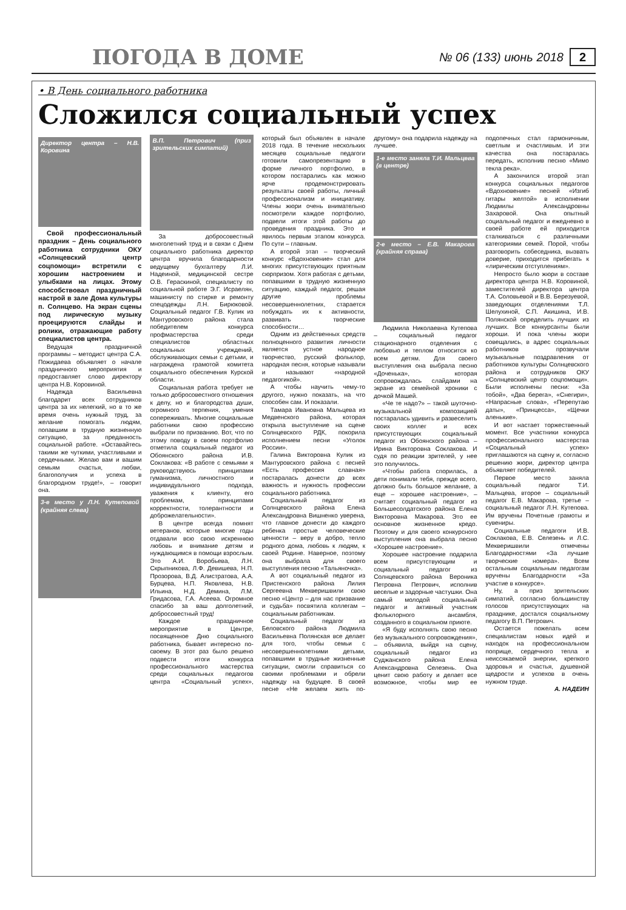ПОГОДА В ДОМЕ № 06 (133) июнь 2018 2
• В День социального работника
Сложился социальный успех
Директор центра – Н.В. Коровина
Свой профессиональный праздник – День социального работника сотрудники ОКУ «Солнцевский центр соцпомощи» встретили с хорошим настроением и улыбками на лицах. Этому способствовал праздничный настрой в зале Дома культуры п. Солнцево. На экран сцены под лирическую музыку проецируются слайды и ролики, отражающие работу специалистов центра.
Ведущая праздничной программы – методист центра С.А. Пожидаева объявляет о начале праздничного мероприятия и предоставляет слово директору центра Н.В. Коровиной.
Надежда Васильевна благодарит всех сотрудников центра за их нелегкий, но в то же время очень нужный труд, за желание помогать людям, попавшим в трудную жизненную ситуацию, за преданность социальной работе. «Оставайтесь такими же чуткими, участливыми и сердечными. Желаю вам и вашим семьям счастья, любви, благополучия и успеха в благородном труде!», – говорит она.
3-е место у Л.Н. Кутеповой (крайняя слева)
В.П. Петрович (приз зрительских симпатий)
За добросовестный многолетний труд и в связи с Днем социального работника директор центра вручила благодарности ведущему бухгалтеру Л.И. Надеиной, медицинской сестре О.В. Гераскиной, специалисту по социальной работе Э.Г. Исраелян, машинисту по стирке и ремонту спецодежды Л.Н. Бирюковой. Социальный педагог Г.В. Кулик из Мантуровского района стала победителем конкурса профмастерства среди специалистов областных социальных учреждений, обслуживающих семьи с детьми, и награждена грамотой комитета социального обеспечения Курской области.
Социальная работа требует не только добросовестного отношения к делу, но и благородства души, огромного терпения, умения сопереживать. Многие социальные работники свою профессию выбрали по призванию. Вот, что по этому поводу в своем портфолио отметила социальный педагог из Обоянского района И.В. Соклакова: «В работе с семьями я руководствуюсь принципами гуманизма, личностного и индивидуального подхода, уважения к клиенту, его проблемам, принципами корректности, толерантности и доброжелательности».
В центре всегда помнят ветеранов, которые многие годы отдавали всю свою искреннюю любовь и внимание детям и нуждающимся в помощи взрослым. Это А.И. Воробьева, Л.Н. Скрыпникова, Л.Ф. Девишева, Н.П. Прозорова, В.Д. Алистратова, А.А. Бурцева, Н.П. Яковлева, Н.В. Ильина, Н.Д. Демина, Л.М. Гридасова, Г.А. Асеева. Огромное спасибо за ваш долголетний, добросовестный труд!
Каждое праздничное мероприятие в Центре, посвященное Дню социального работника, бывает интересно по-своему. В этот раз было решено подвести итоги конкурса профессионального мастерства среди социальных педагогов центра «Социальный успех», который был объявлен в начале 2018 года. В течение нескольких месяцев социальные педагоги готовили самопрезентацию в форме личного портфолио, в котором постарались как можно ярче продемонстрировать результаты своей работы, личный профессионализм и инициативу. Члены жюри очень внимательно посмотрели каждое портфолио, подвели итоги этой работы до проведения праздника. Это и явилось первым этапом конкурса. По сути – главным.
А второй этап – творческий конкурс «Вдохновение» стал для многих присутствующих приятным сюрпризом. Хотя работая с детьми, попавшими в трудную жизненную ситуацию, каждый педагог, решая другие проблемы несовершеннолетних, старается побуждать их к активности, развивать творческие способности…
Одним из действенных средств полноценного развития личности является устное народное творчество, русский фольклор, народная песня, которые называли и называют «народной педагогикой».
А чтобы научить чему-то другого, нужно показать, на что способен сам. И показали.
Тамара Ивановна Мальцева из Медвенского района, которая открыла выступление на сцене Солнцевского РДК, покорила исполнением песни «Уголок России».
Галина Викторовна Кулик из Мантуровского района с песней «Есть профессия славная» постаралась донести до всех важность и нужность профессии социального работника.
Социальный педагог из Солнцевского района Елена Александровна Вишненко уверена, что главное донести до каждого ребенка простые человеческие ценности – веру в добро, тепло родного дома, любовь к людям, к своей Родине. Наверное, поэтому она выбрала для своего выступления песню «Тальяночка».
А вот социальный педагог из Пристенского района Лилия Сергеевна Мекверишвили свою песню «Центр – для нас призвание и судьба» посвятила коллегам – социальным работникам.
Социальный педагог из Беловского района Людмила Васильевна Полянская все делает для того, чтобы семьи с несовершеннолетними детьми, попавшими в трудные жизненные ситуации, смогли справиться со своими проблемами и обрели надежду на будущее. В своей песне «Не желаем жить по-другому» она подарила надежду на лучшее.
1-е место заняла Т.И. Мальцева (в центре)
2-е место – Е.В. Макарова (крайняя справа)
Людмила Николаевна Кутепова – социальный педагог стационарного отделения с любовью и теплом относится ко всем детям. Для своего выступления она выбрала песню «Доченька», которая сопровождалась слайдами на экране из семейной хроники с дочкой Машей.
«Че те надо?» – такой шуточно-музыкальной композицией постаралась удивить и развеселить своих коллег и всех присутствующих социальный педагог из Обоянского района – Ирина Викторовна Соклакова. И судя по реакции зрителей, у нее это получилось.
«Чтобы работа спорилась, а дети понимали тебя, прежде всего, должно быть большое желание, а еще – хорошее настроение», – считает социальный педагог из Большесолдатского района Елена Викторовна Макарова. Это ее основное жизненное кредо. Поэтому и для своего конкурсного выступления она выбрала песню «Хорошее настроение».
Хорошее настроение подарила всем присутствующим и социальный педагог из Солнцевского района Вероника Петровна Петрович, исполнив веселые и задорные частушки. Она самый молодой социальный педагог и активный участник фольклорного ансамбля, созданного в социальном приюте.
«Я буду исполнять свою песню без музыкального сопровождения», – объявила, выйдя на сцену, социальный педагог из Суджанского района Елена Александровна Селезень. Она ценит свою работу и делает все возможное, чтобы мир ее подопечных стал гармоничным, светлым и счастливым. И эти качества она постаралась передать, исполнив песню «Мимо текла река».
А закончился второй этап конкурса социальных педагогов «Вдохновение» песней «Изгиб гитары желтой» в исполнении Людмилы Александровны Захаровой. Она опытный социальный педагог и ежедневно в своей работе ей приходится сталкиваться с различными категориями семей. Порой, чтобы разговорить собеседника, вызвать доверие, приходится прибегать к «лирическим отступлениям».
Непросто было жюри в составе директора центра Н.В. Коровиной, заместителей директора центра Т.А. Соловьевой и В.В. Березуевой, заведующих отделениями Т.Л. Шелухиной, С.П. Акишина, И.В. Полянской определить лучших из лучших. Все конкурсанты были хороши. И пока члены жюри совещались, в адрес социальных работников прозвучали музыкальные поздравления от работников культуры Солнцевского района и сотрудников ОКУ «Солнцевский центр соцпомощи». Были исполнены песни: «За тобой», «Два берега», «Снегири», «Напрасные слова», «Перепутаю даты», «Принцесса», «Щечки аленькие».
И вот настает торжественный момент. Все участники конкурса профессионального мастерства «Социальный успех» приглашаются на сцену и, согласно решению жюри, директор центра объявляет победителей.
Первое место заняла социальный педагог Т.И. Мальцева, второе – социальный педагог Е.В. Макарова, третье – социальный педагог Л.Н. Кутепова. Им вручены Почетные грамоты и сувениры.
Социальные педагоги И.В. Соклакова, Е.В. Селезень и Л.С. Мекверишвили отмечены Благодарностями «За лучшие творческие номера». Всем остальным социальным педагогам вручены Благодарности «За участие в конкурсе».
Ну, а приз зрительских симпатий, согласно большинству голосов присутствующих на празднике, достался социальному педагогу В.П. Петрович.
Остается пожелать всем специалистам новых идей и находок на профессиональном поприще, сердечного тепла и неиссякаемой энергии, крепкого здоровья и счастья, душевной щедрости и успехов в очень нужном труде.
А. НАДЕИН